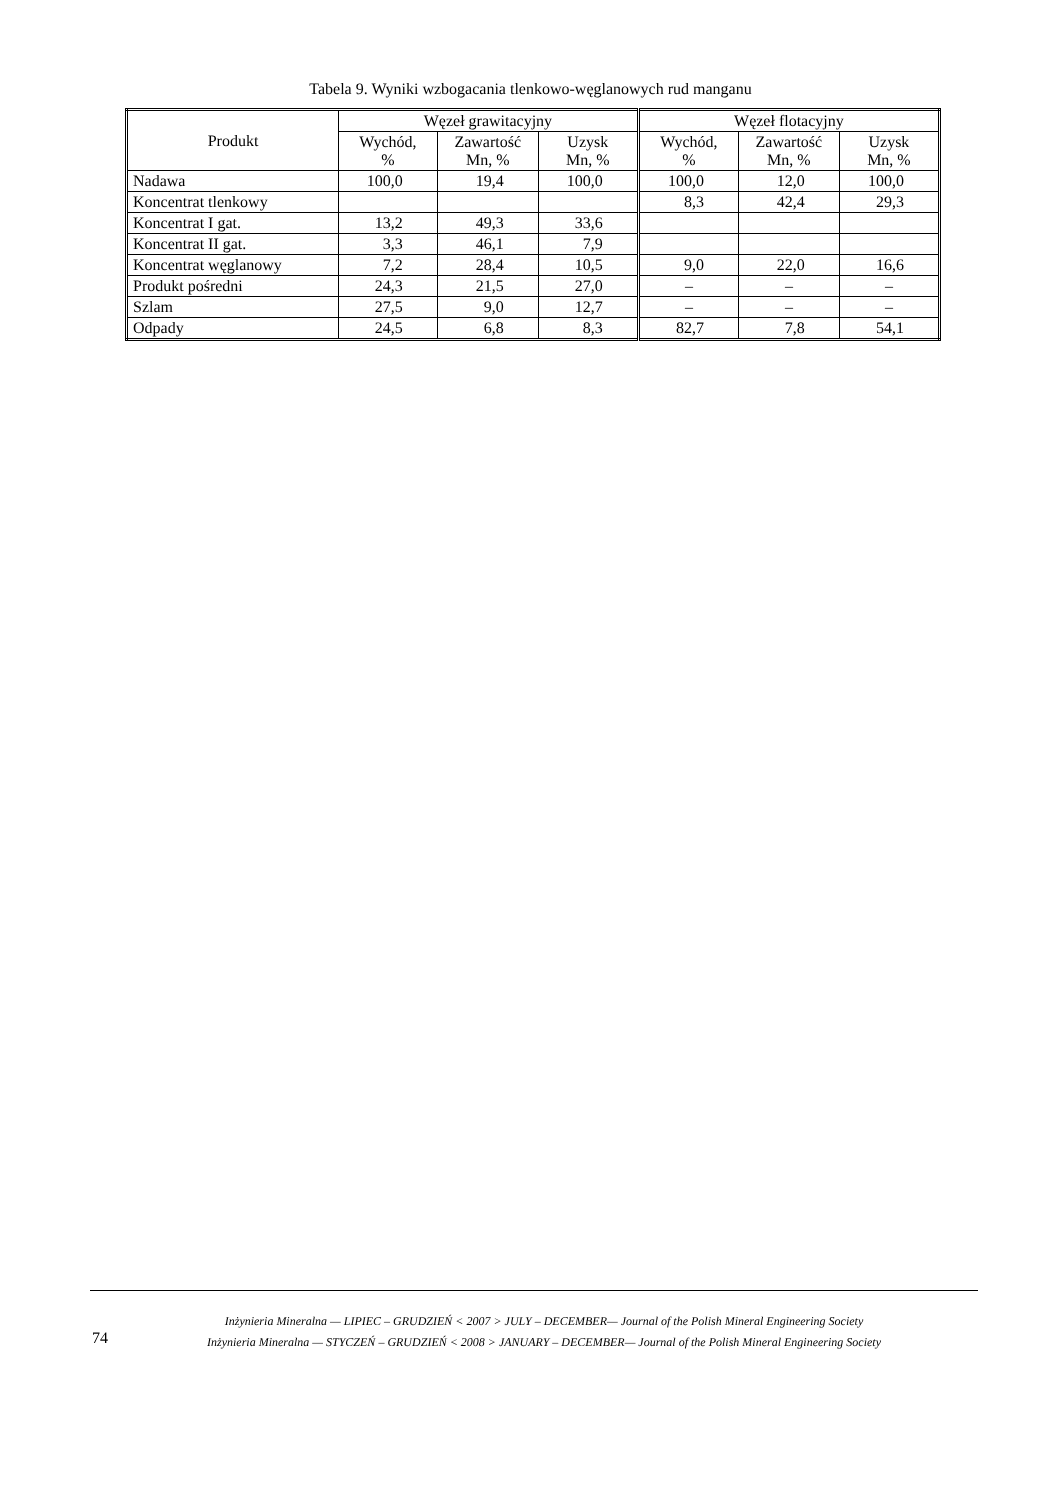Tabela 9. Wyniki wzbogacania tlenkowo-węglanowych rud manganu
| Produkt | Węzeł grawitacyjny | | | Węzeł flotacyjny | | |
| --- | --- | --- | --- | --- | --- | --- |
| | Wychód, % | Zawartość Mn, % | Uzysk Mn, % | Wychód, % | Zawartość Mn, % | Uzysk Mn, % |
| Nadawa | 100,0 | 19,4 | 100,0 | 100,0 | 12,0 | 100,0 |
| Koncentrat tlenkowy | | | | 8,3 | 42,4 | 29,3 |
| Koncentrat I gat. | 13,2 | 49,3 | 33,6 | | | |
| Koncentrat II gat. | 3,3 | 46,1 | 7,9 | | | |
| Koncentrat węglanowy | 7,2 | 28,4 | 10,5 | 9,0 | 22,0 | 16,6 |
| Produkt pośredni | 24,3 | 21,5 | 27,0 | – | – | – |
| Szlam | 27,5 | 9,0 | 12,7 | – | – | – |
| Odpady | 24,5 | 6,8 | 8,3 | 82,7 | 7,8 | 54,1 |
74
Inżynieria Mineralna — LIPIEC – GRUDZIEŃ < 2007 > JULY – DECEMBER— Journal of the Polish Mineral Engineering Society
Inżynieria Mineralna — STYCZEŃ – GRUDZIEŃ < 2008 > JANUARY – DECEMBER— Journal of the Polish Mineral Engineering Society